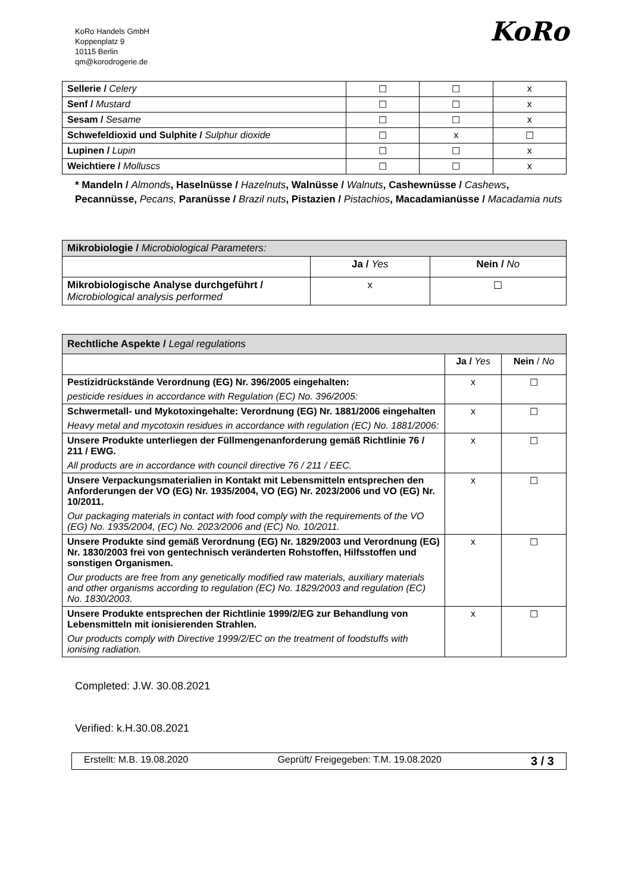KoRo Handels GmbH
Koppenplatz 9
10115 Berlin
qm@korodrogerie.de
KoRo
| Sellerie / Celery | ☐ | ☐ | x |
| Senf / Mustard | ☐ | ☐ | x |
| Sesam / Sesame | ☐ | ☐ | x |
| Schwefeldioxid und Sulphite / Sulphur dioxide | ☐ | x | ☐ |
| Lupinen / Lupin | ☐ | ☐ | x |
| Weichtiere / Molluscs | ☐ | ☐ | x |
* Mandeln / Almonds, Haselnüsse / Hazelnuts, Walnüsse / Walnuts, Cashewnüsse / Cashews, Pecannüsse, Pecans, Paranüsse / Brazil nuts, Pistazien / Pistachios, Macadamianüsse / Macadamia nuts
| Mikrobiologie / Microbiological Parameters: | | |
| | Ja / Yes | Nein / No |
| Mikrobiologische Analyse durchgeführt / Microbiological analysis performed | x | ☐ |
| Rechtliche Aspekte / Legal regulations | | |
| | Ja / Yes | Nein / No |
| Pestizidrückstände Verordnung (EG) Nr. 396/2005 eingehalten: pesticide residues in accordance with Regulation (EC) No. 396/2005: | x | ☐ |
| Schwermetall- und Mykotoxingehalte: Verordnung (EG) Nr. 1881/2006 eingehalten Heavy metal and mycotoxin residues in accordance with regulation (EC) No. 1881/2006: | x | ☐ |
| Unsere Produkte unterliegen der Füllmengenanforderung gemäß Richtlinie 76 / 211 / EWG. All products are in accordance with council directive 76 / 211 / EEC. | x | ☐ |
| Unsere Verpackungsmaterialien in Kontakt mit Lebensmitteln entsprechen den Anforderungen der VO (EG) Nr. 1935/2004, VO (EG) Nr. 2023/2006 und VO (EG) Nr. 10/2011. Our packaging materials in contact with food comply with the requirements of the VO (EG) No. 1935/2004, (EC) No. 2023/2006 and (EC) No. 10/2011. | x | ☐ |
| Unsere Produkte sind gemäß Verordnung (EG) Nr. 1829/2003 und Verordnung (EG) Nr. 1830/2003 frei von gentechnisch veränderten Rohstoffen, Hilfsstoffen und sonstigen Organismen. Our products are free from any genetically modified raw materials, auxiliary materials and other organisms according to regulation (EC) No. 1829/2003 and regulation (EC) No. 1830/2003. | x | ☐ |
| Unsere Produkte entsprechen der Richtlinie 1999/2/EG zur Behandlung von Lebensmitteln mit ionisierenden Strahlen. Our products comply with Directive 1999/2/EC on the treatment of foodstuffs with ionising radiation. | x | ☐ |
Completed: J.W. 30.08.2021
Verified: k.H.30.08.2021
Erstellt: M.B. 19.08.2020 Geprüft/ Freigegeben: T.M. 19.08.2020 3 / 3